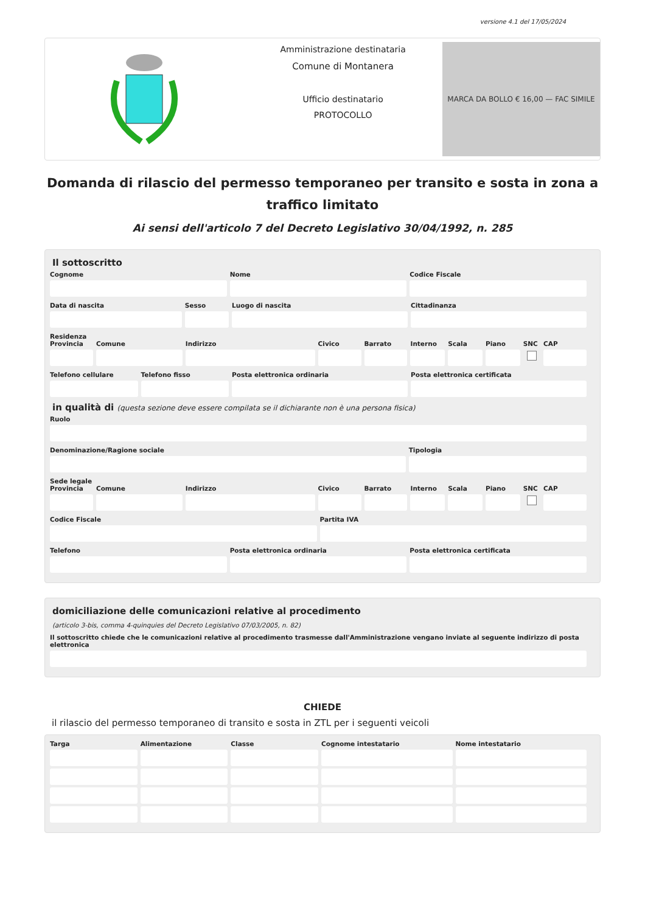versione 4.1 del 17/05/2024
Amministrazione destinataria
Comune di Montanera
Ufficio destinatario
PROTOCOLLO
MARCA DA BOLLO € 16,00 — FAC SIMILE
Domanda di rilascio del permesso temporaneo per transito e sosta in zona a traffico limitato
Ai sensi dell'articolo 7 del Decreto Legislativo 30/04/1992, n. 285
Il sottoscritto
Cognome Nome Codice Fiscale
Data di nascita Sesso Luogo di nascita Cittadinanza
Residenza
Provincia Comune Indirizzo Civico Barrato Interno Scala Piano SNC CAP
Telefono cellulare Telefono fisso Posta elettronica ordinaria Posta elettronica certificata
in qualità di (questa sezione deve essere compilata se il dichiarante non è una persona fisica)
Ruolo
Denominazione/Ragione sociale Tipologia
Sede legale
Provincia Comune Indirizzo Civico Barrato Interno Scala Piano SNC CAP
Codice Fiscale Partita IVA
Telefono Posta elettronica ordinaria Posta elettronica certificata
domiciliazione delle comunicazioni relative al procedimento
(articolo 3-bis, comma 4-quinquies del Decreto Legislativo 07/03/2005, n. 82)
Il sottoscritto chiede che le comunicazioni relative al procedimento trasmesse dall'Amministrazione vengano inviate al seguente indirizzo di posta elettronica
CHIEDE
il rilascio del permesso temporaneo di transito e sosta in ZTL per i seguenti veicoli
Targa Alimentazione Classe Cognome intestatario Nome intestatario